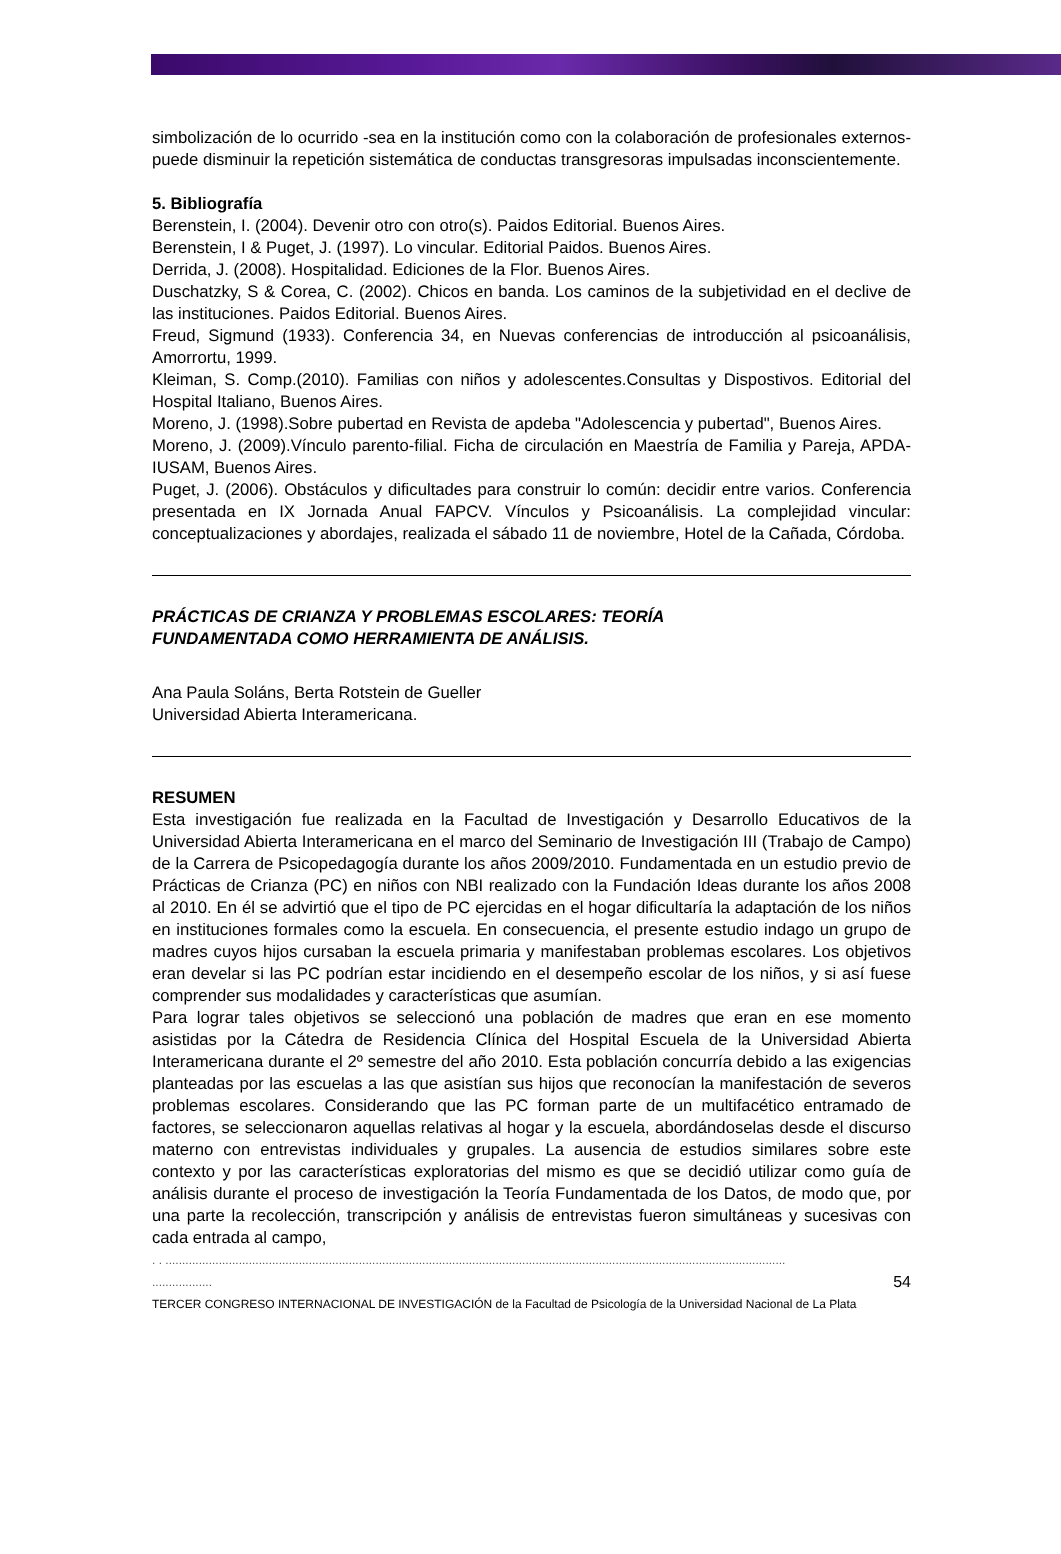simbolización de lo ocurrido -sea en la institución como con la colaboración de profesionales externos- puede disminuir la repetición sistemática de conductas transgresoras impulsadas inconscientemente.
5. Bibliografía
Berenstein, I. (2004). Devenir otro con otro(s). Paidos Editorial. Buenos Aires.
Berenstein, I & Puget, J. (1997). Lo vincular. Editorial Paidos. Buenos Aires.
Derrida, J. (2008). Hospitalidad. Ediciones de la Flor. Buenos Aires.
Duschatzky, S & Corea, C. (2002). Chicos en banda. Los caminos de la subjetividad en el declive de las instituciones. Paidos Editorial. Buenos Aires.
Freud, Sigmund (1933). Conferencia 34, en Nuevas conferencias de introducción al psicoanálisis, Amorrortu, 1999.
Kleiman, S. Comp.(2010). Familias con niños y adolescentes.Consultas y Dispostivos. Editorial del Hospital Italiano, Buenos Aires.
Moreno, J. (1998).Sobre pubertad en Revista de apdeba "Adolescencia y pubertad", Buenos Aires.
Moreno, J. (2009).Vínculo parento-filial. Ficha de circulación en Maestría de Familia y Pareja, APDA-IUSAM, Buenos Aires.
Puget, J. (2006). Obstáculos y dificultades para construir lo común: decidir entre varios. Conferencia presentada en IX Jornada Anual FAPCV. Vínculos y Psicoanálisis. La complejidad vincular: conceptualizaciones y abordajes, realizada el sábado 11 de noviembre, Hotel de la Cañada, Córdoba.
PRÁCTICAS DE CRIANZA Y PROBLEMAS ESCOLARES: TEORÍA
FUNDAMENTADA COMO HERRAMIENTA DE ANÁLISIS.
Ana Paula Soláns, Berta Rotstein de Gueller
Universidad Abierta Interamericana.
RESUMEN
Esta investigación fue realizada en la Facultad de Investigación y Desarrollo Educativos de la Universidad Abierta Interamericana en el marco del Seminario de Investigación III (Trabajo de Campo) de la Carrera de Psicopedagogía durante los años 2009/2010. Fundamentada en un estudio previo de Prácticas de Crianza (PC) en niños con NBI realizado con la Fundación Ideas durante los años 2008 al 2010. En él se advirtió que el tipo de PC ejercidas en el hogar dificultaría la adaptación de los niños en instituciones formales como la escuela. En consecuencia, el presente estudio indago un grupo de madres cuyos hijos cursaban la escuela primaria y manifestaban problemas escolares. Los objetivos eran develar si las PC podrían estar incidiendo en el desempeño escolar de los niños, y si así fuese comprender sus modalidades y características que asumían.
Para lograr tales objetivos se seleccionó una población de madres que eran en ese momento asistidas por la Cátedra de Residencia Clínica del Hospital Escuela de la Universidad Abierta Interamericana durante el 2º semestre del año 2010. Esta población concurría debido a las exigencias planteadas por las escuelas a las que asistían sus hijos que reconocían la manifestación de severos problemas escolares. Considerando que las PC forman parte de un multifacético entramado de factores, se seleccionaron aquellas relativas al hogar y la escuela, abordándoselas desde el discurso materno con entrevistas individuales y grupales. La ausencia de estudios similares sobre este contexto y por las características exploratorias del mismo es que se decidió utilizar como guía de análisis durante el proceso de investigación la Teoría Fundamentada de los Datos, de modo que, por una parte la recolección, transcripción y análisis de entrevistas fueron simultáneas y sucesivas con cada entrada al campo,
. . ..........................................................................................................................................................................................
.................. 54
TERCER CONGRESO INTERNACIONAL DE INVESTIGACIÓN de la Facultad de Psicología de la Universidad Nacional de La Plata